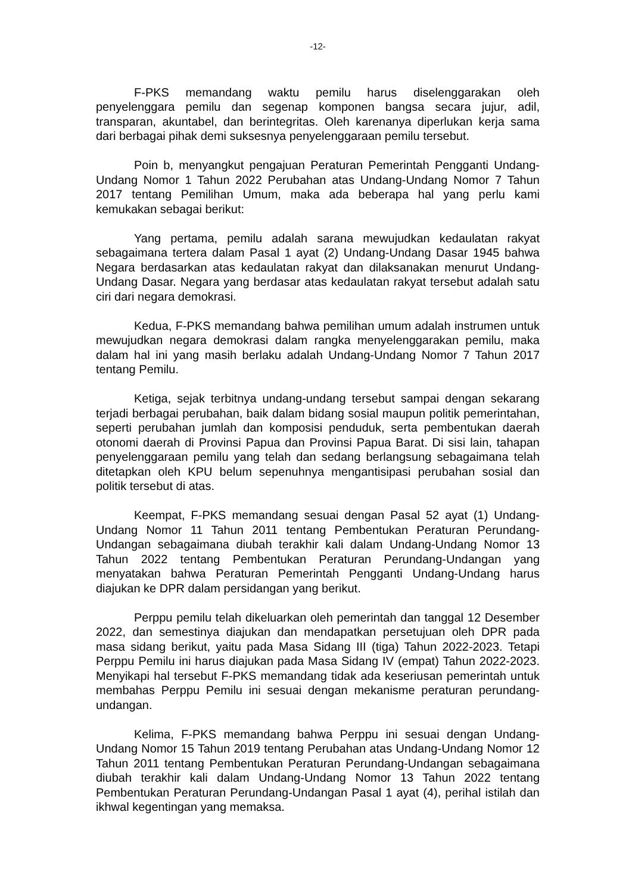-12-
F-PKS memandang waktu pemilu harus diselenggarakan oleh penyelenggara pemilu dan segenap komponen bangsa secara jujur, adil, transparan, akuntabel, dan berintegritas. Oleh karenanya diperlukan kerja sama dari berbagai pihak demi suksesnya penyelenggaraan pemilu tersebut.
Poin b, menyangkut pengajuan Peraturan Pemerintah Pengganti Undang-Undang Nomor 1 Tahun 2022 Perubahan atas Undang-Undang Nomor 7 Tahun 2017 tentang Pemilihan Umum, maka ada beberapa hal yang perlu kami kemukakan sebagai berikut:
Yang pertama, pemilu adalah sarana mewujudkan kedaulatan rakyat sebagaimana tertera dalam Pasal 1 ayat (2) Undang-Undang Dasar 1945 bahwa Negara berdasarkan atas kedaulatan rakyat dan dilaksanakan menurut Undang-Undang Dasar. Negara yang berdasar atas kedaulatan rakyat tersebut adalah satu ciri dari negara demokrasi.
Kedua, F-PKS memandang bahwa pemilihan umum adalah instrumen untuk mewujudkan negara demokrasi dalam rangka menyelenggarakan pemilu, maka dalam hal ini yang masih berlaku adalah Undang-Undang Nomor 7 Tahun 2017 tentang Pemilu.
Ketiga, sejak terbitnya undang-undang tersebut sampai dengan sekarang terjadi berbagai perubahan, baik dalam bidang sosial maupun politik pemerintahan, seperti perubahan jumlah dan komposisi penduduk, serta pembentukan daerah otonomi daerah di Provinsi Papua dan Provinsi Papua Barat. Di sisi lain, tahapan penyelenggaraan pemilu yang telah dan sedang berlangsung sebagaimana telah ditetapkan oleh KPU belum sepenuhnya mengantisipasi perubahan sosial dan politik tersebut di atas.
Keempat, F-PKS memandang sesuai dengan Pasal 52 ayat (1) Undang-Undang Nomor 11 Tahun 2011 tentang Pembentukan Peraturan Perundang-Undangan sebagaimana diubah terakhir kali dalam Undang-Undang Nomor 13 Tahun 2022 tentang Pembentukan Peraturan Perundang-Undangan yang menyatakan bahwa Peraturan Pemerintah Pengganti Undang-Undang harus diajukan ke DPR dalam persidangan yang berikut.
Perppu pemilu telah dikeluarkan oleh pemerintah dan tanggal 12 Desember 2022, dan semestinya diajukan dan mendapatkan persetujuan oleh DPR pada masa sidang berikut, yaitu pada Masa Sidang III (tiga) Tahun 2022-2023. Tetapi Perppu Pemilu ini harus diajukan pada Masa Sidang IV (empat) Tahun 2022-2023. Menyikapi hal tersebut F-PKS memandang tidak ada keseriusan pemerintah untuk membahas Perppu Pemilu ini sesuai dengan mekanisme peraturan perundang-undangan.
Kelima, F-PKS memandang bahwa Perppu ini sesuai dengan Undang-Undang Nomor 15 Tahun 2019 tentang Perubahan atas Undang-Undang Nomor 12 Tahun 2011 tentang Pembentukan Peraturan Perundang-Undangan sebagaimana diubah terakhir kali dalam Undang-Undang Nomor 13 Tahun 2022 tentang Pembentukan Peraturan Perundang-Undangan Pasal 1 ayat (4), perihal istilah dan ikhwal kegentingan yang memaksa.